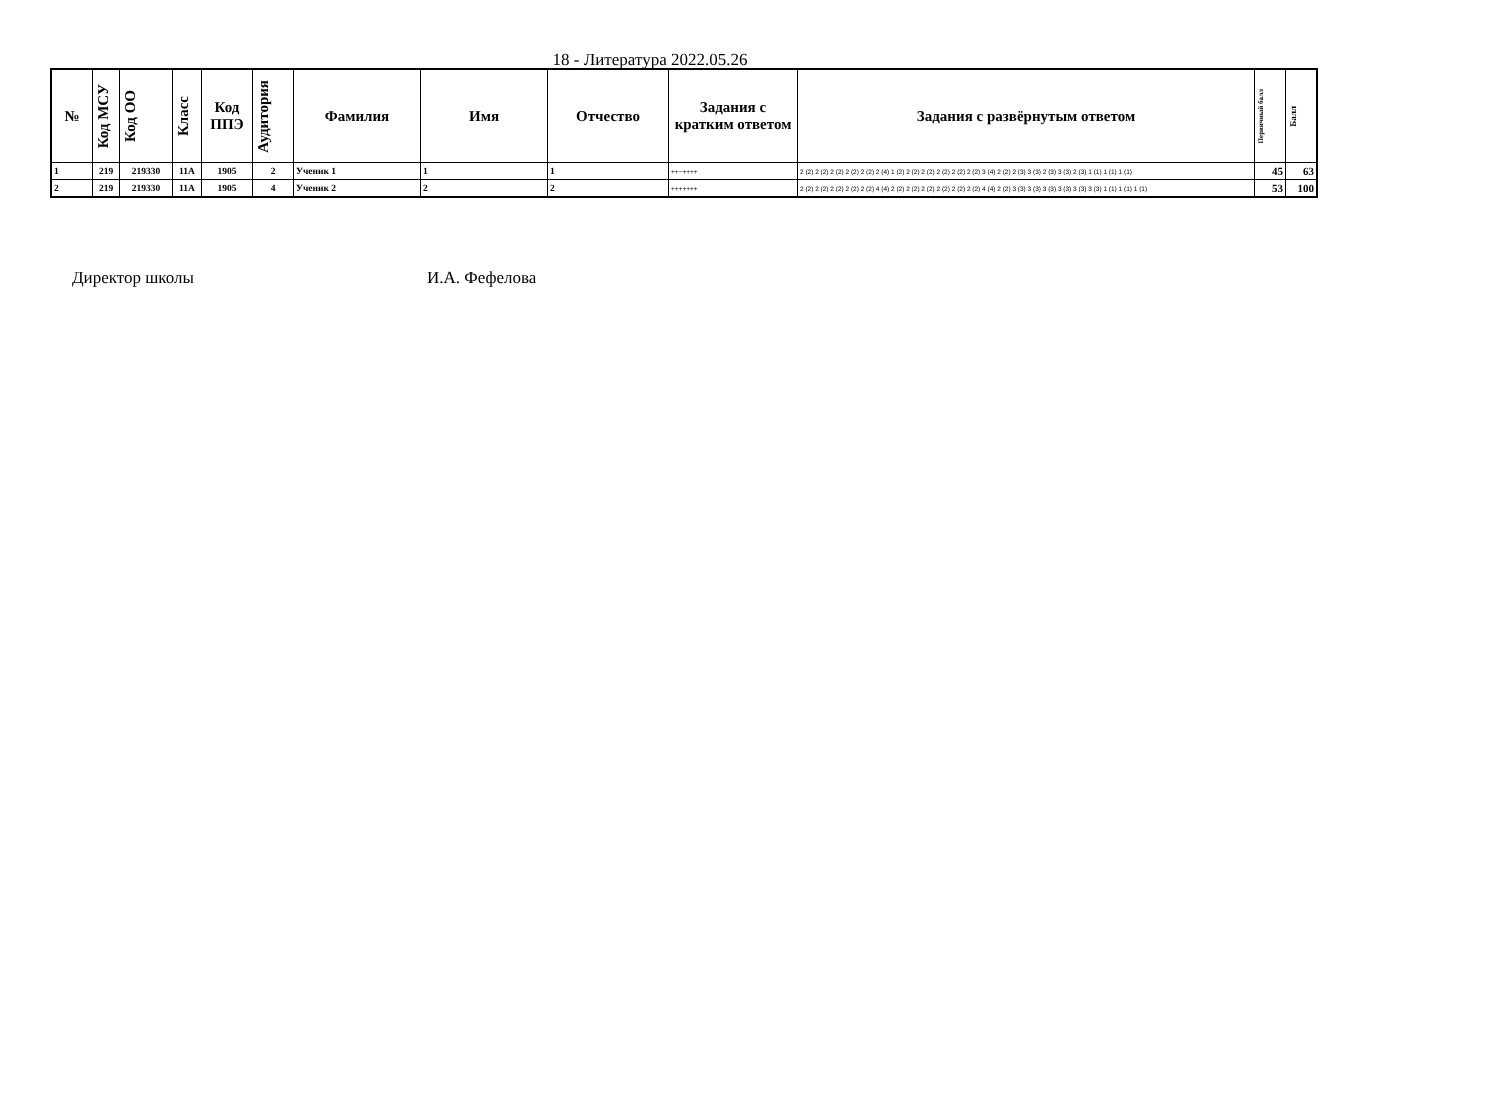18 - Литература 2022.05.26
| № | Код МСУ | Код ОО | Класс | Код ППЭ | Аудитория | Фамилия | Имя | Отчество | Задания с кратким ответом | Задания с развёрнутым ответом | Первичный балл | Балл |
| --- | --- | --- | --- | --- | --- | --- | --- | --- | --- | --- | --- | --- |
| 1 | 219 | 219330 | 11А | 1905 | 2 | Ученик 1 | 1 | 1 | ++−++++ | 2 (2) 2 (2) 2 (2) 2 (2) 2 (2) 2 (4) 1 (2) 2 (2) 2 (2) 2 (2) 2 (2) 2 (2) 3 (4) 2 (2) 2 (3) 3 (3) 2 (3) 3 (3) 2 (3) 1 (1) 1 (1) 1 (1) | 45 | 63 |
| 2 | 219 | 219330 | 11А | 1905 | 4 | Ученик 2 | 2 | 2 | +++++++ | 2 (2) 2 (2) 2 (2) 2 (2) 2 (2) 4 (4) 2 (2) 2 (2) 2 (2) 2 (2) 2 (2) 2 (2) 4 (4) 2 (2) 3 (3) 3 (3) 3 (3) 3 (3) 3 (3) 3 (3) 1 (1) 1 (1) 1 (1) | 53 | 100 |
Директор школы И.А. Фефелова